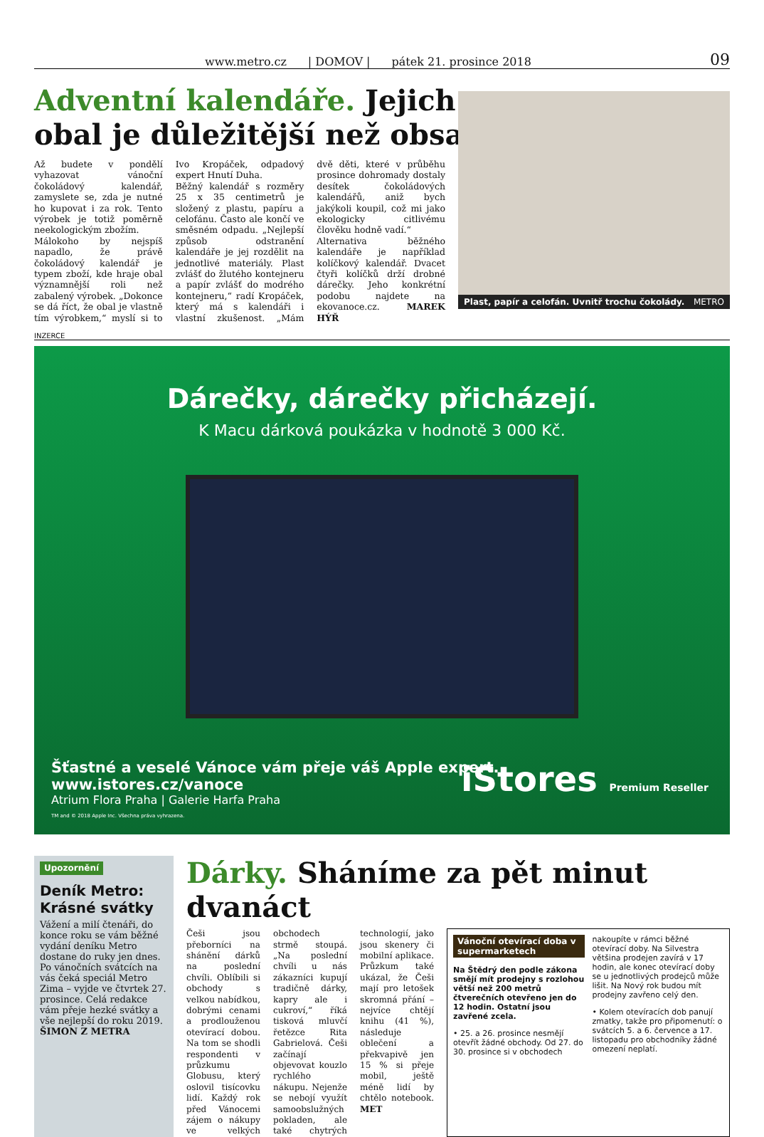www.metro.cz | DOMOV | pátek 21. prosince 2018 09
Adventní kalendáře. Jejich
obal je důležitější než obsah
Až budete v pondělí vyhazovat vánoční čokoládový kalendář, zamyslete se, zda je nutné ho kupovat i za rok. Tento výrobek je totiž poměrně neekologickým zbožím.
Málokoho by nejspíš napadlo, že právě čokoládový kalendář je typem zboží, kde hraje obal významnější roli než zabalený výrobek. „Dokonce se dá říct, že obal je vlastně tím výrobkem,“ myslí si to Ivo Kropáček, odpadový expert Hnutí Duha.
Běžný kalendář s rozměry 25 x 35 centimetrů je složený z plastu, papíru a celofánu. Často ale končí ve směsném odpadu. „Nejlepší způsob odstranění kalendáře je jej rozdělit na jednotlivé materiály. Plast zvlášť do žlutého kontejneru a papír zvlášť do modrého kontejneru,“ radí Kropáček, který má s kalendáři i vlastní zkušenost. „Mám dvě děti, které v průběhu prosince dohromady dostaly desítek čokoládových kalendářů, aniž bych jakýkoli koupil, což mi jako ekologicky citlivému člověku hodně vadí.“
Alternativa běžného kalendáře je například kolíčkový kalendář. Dvacet čtyři kolíčků drží drobné dárečky. Jeho konkrétní podobu najdete na ekovanoce.cz. MAREK HÝŘ
Plast, papír a celofán. Uvnitř trochu čokolády. METRO
INZERCE
Dárečky, dárečky přicházejí.
K Macu dárková poukázka v hodnotě 3 000 Kč.
Šťastné a veselé Vánoce vám přeje váš Apple expert.
www.istores.cz/vanoce
Atrium Flora Praha | Galerie Harfa Praha
TM and © 2018 Apple Inc. Všechna práva vyhrazena.
iStores Premium Reseller
Upozornění
Deník Metro: Krásné svátky
Vážení a milí čtenáři, do konce roku se vám běžné vydání deníku Metro dostane do ruky jen dnes. Po vánočních svátcích na vás čeká speciál Metro Zima – vyjde ve čtvrtek 27. prosince. Celá redakce vám přeje hezké svátky a vše nejlepší do roku 2019. ŠIMON Z METRA
Dárky. Sháníme za pět minut dvanáct
Češi jsou přeborníci na shánění dárků na poslední chvíli. Oblíbili si obchody s velkou nabídkou, dobrými cenami a prodlouženou otevírací dobou. Na tom se shodli respondenti v průzkumu Globusu, který oslovil tisícovku lidí. Každý rok před Vánocemi zájem o nákupy ve velkých obchodech strmě stoupá. „Na poslední chvíli u nás zákazníci kupují tradičně dárky, kapry ale i cukroví,“ říká tisková mluvčí řetězce Rita Gabrielová. Češi začínají objevovat kouzlo rychlého nákupu. Nejenže se nebojí využít samoobslužných pokladen, ale také chytrých technologií, jako jsou skenery či mobilní aplikace. Průzkum také ukázal, že Češi mají pro letošek skromná přání – nejvíce chtějí knihu (41 %), následuje oblečení a překvapivě jen 15 % si přeje mobil, ještě méně lidí by chtělo notebook. MET
Vánoční otevírací doba v supermarketech
Na Štědrý den podle zákona smějí mít prodejny s rozlohou větší než 200 metrů čtverečních otevřeno jen do 12 hodin. Ostatní jsou zavřené zcela.
• 25. a 26. prosince nesmějí otevřít žádné obchody. Od 27. do 30. prosince si v obchodech nakoupíte v rámci běžné otevírací doby. Na Silvestra většina prodejen zavírá v 17 hodin, ale konec otevírací doby se u jednotlivých prodejců může lišit. Na Nový rok budou mít prodejny zavřeno celý den.
• Kolem otevíracích dob panují zmatky, takže pro připomenutí: o svátcích 5. a 6. července a 17. listopadu pro obchodníky žádné omezení neplatí.